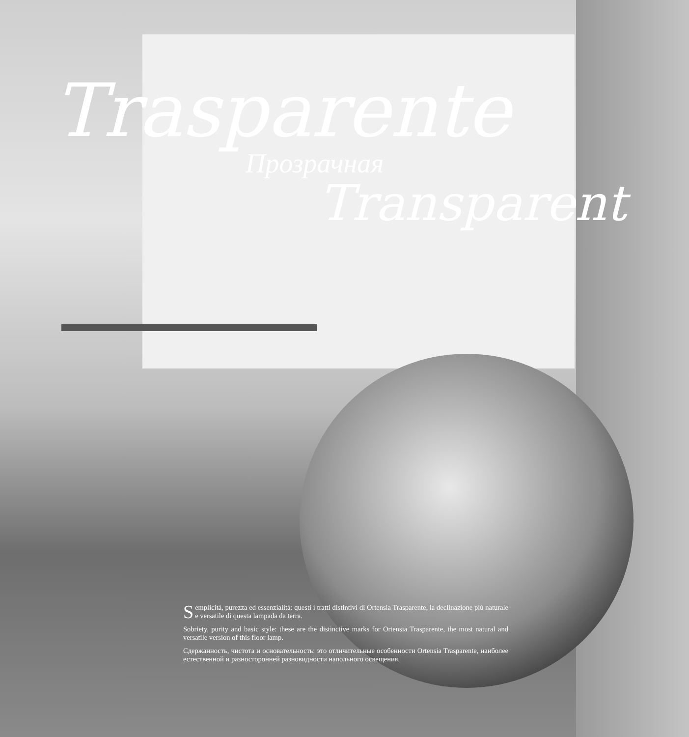Trasparente
Прозрачная
Transparent
Semplicità, purezza ed essenzialità: questi i tratti distintivi di Ortensia Trasparente, la declinazione più naturale e versatile di questa lampada da terra.
Sobriety, purity and basic style: these are the distinctive marks for Ortensia Trasparente, the most natural and versatile version of this floor lamp.
Сдержанность, чистота и основательность: это отличительные особенности Ortensia Trasparente, наиболее естественной и разносторонней разновидности напольного освещения.